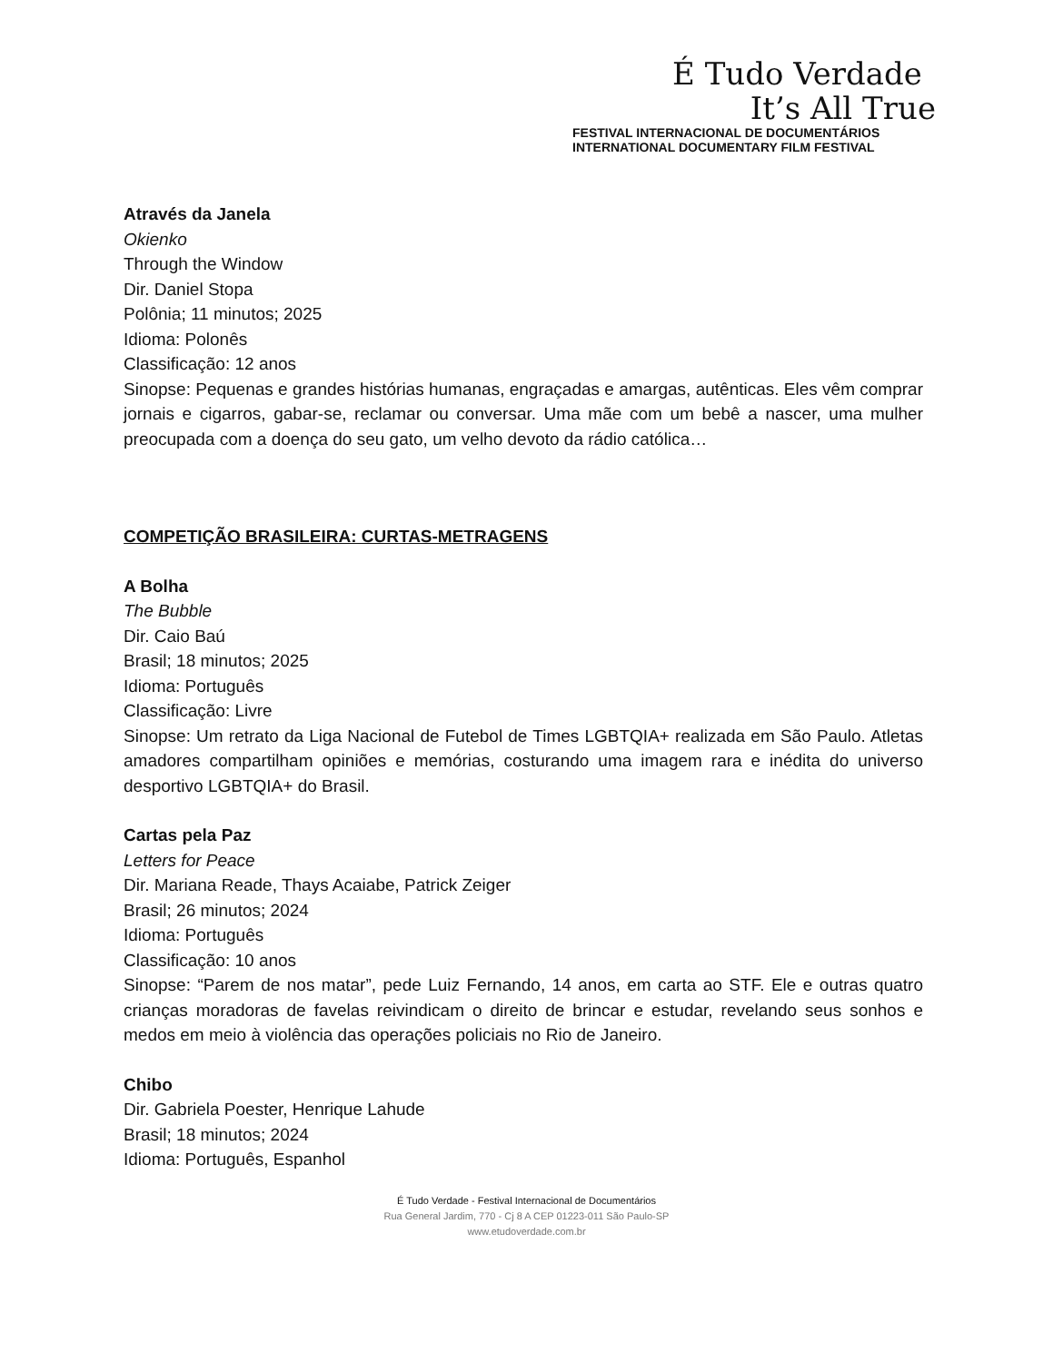É Tudo Verdade
It’s All True
FESTIVAL INTERNACIONAL DE DOCUMENTÁRIOS
INTERNATIONAL DOCUMENTARY FILM FESTIVAL
Através da Janela
Okienko
Through the Window
Dir. Daniel Stopa
Polônia; 11 minutos; 2025
Idioma: Polonês
Classificação: 12 anos
Sinopse: Pequenas e grandes histórias humanas, engraçadas e amargas, autênticas. Eles vêm comprar jornais e cigarros, gabar-se, reclamar ou conversar. Uma mãe com um bebê a nascer, uma mulher preocupada com a doença do seu gato, um velho devoto da rádio católica…
COMPETIÇÃO BRASILEIRA: CURTAS-METRAGENS
A Bolha
The Bubble
Dir. Caio Baú
Brasil; 18 minutos; 2025
Idioma: Português
Classificação: Livre
Sinopse: Um retrato da Liga Nacional de Futebol de Times LGBTQIA+ realizada em São Paulo. Atletas amadores compartilham opiniões e memórias, costurando uma imagem rara e inédita do universo desportivo LGBTQIA+ do Brasil.
Cartas pela Paz
Letters for Peace
Dir. Mariana Reade, Thays Acaiabe, Patrick Zeiger
Brasil; 26 minutos; 2024
Idioma: Português
Classificação: 10 anos
Sinopse: “Parem de nos matar”, pede Luiz Fernando, 14 anos, em carta ao STF. Ele e outras quatro crianças moradoras de favelas reivindicam o direito de brincar e estudar, revelando seus sonhos e medos em meio à violência das operações policiais no Rio de Janeiro.
Chibo
Dir. Gabriela Poester, Henrique Lahude
Brasil; 18 minutos; 2024
Idioma: Português, Espanhol
É Tudo Verdade - Festival Internacional de Documentários
Rua General Jardim, 770 - Cj 8 A CEP 01223-011 São Paulo-SP
www.etudoverdade.com.br